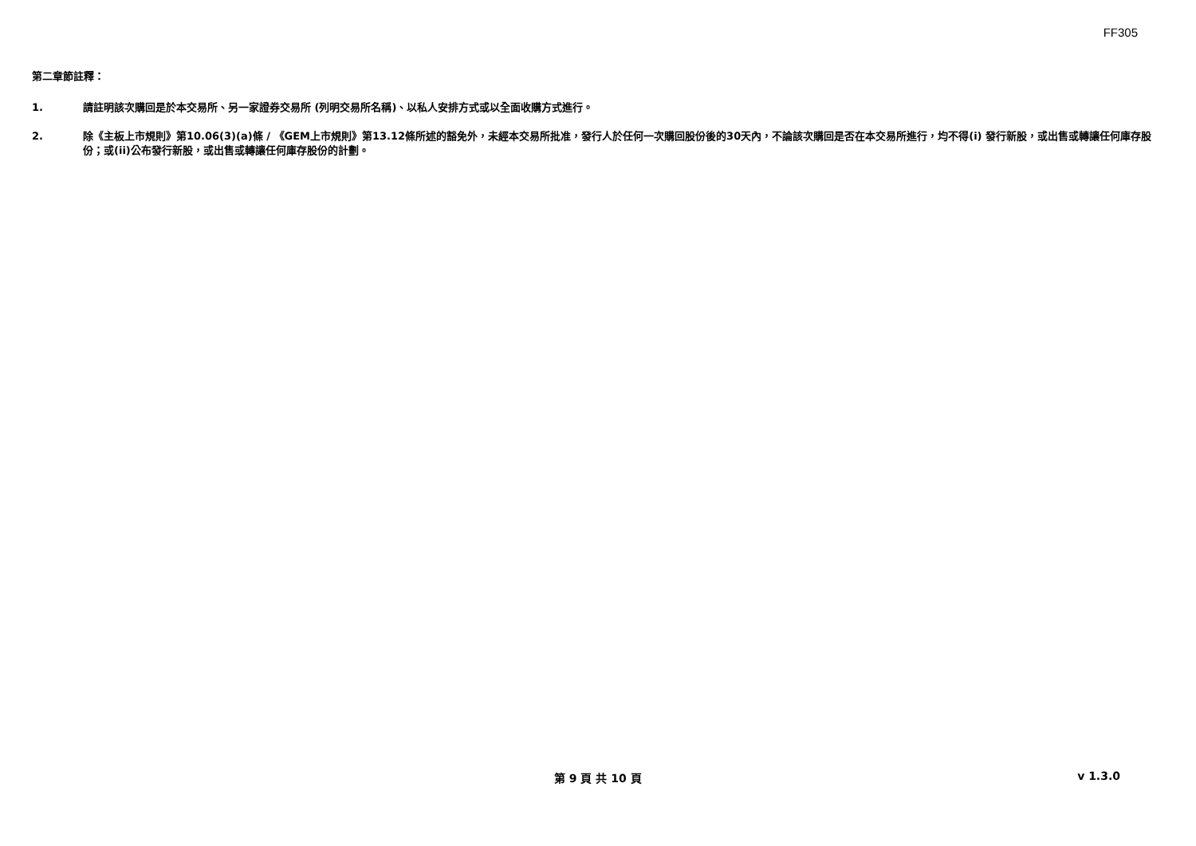FF305
第二章節註釋：
1. 請註明該次購回是於本交易所、另一家證券交易所 (列明交易所名稱)、以私人安排方式或以全面收購方式進行。
2. 除《主板上市規則》第10.06(3)(a)條 / 《GEM上市規則》第13.12條所述的豁免外，未經本交易所批准，發行人於任何一次購回股份後的30天內，不論該次購回是否在本交易所進行，均不得(i) 發行新股，或出售或轉讓任何庫存股份；或(ii)公布發行新股，或出售或轉讓任何庫存股份的計劃。
第 9 頁 共 10 頁 v 1.3.0